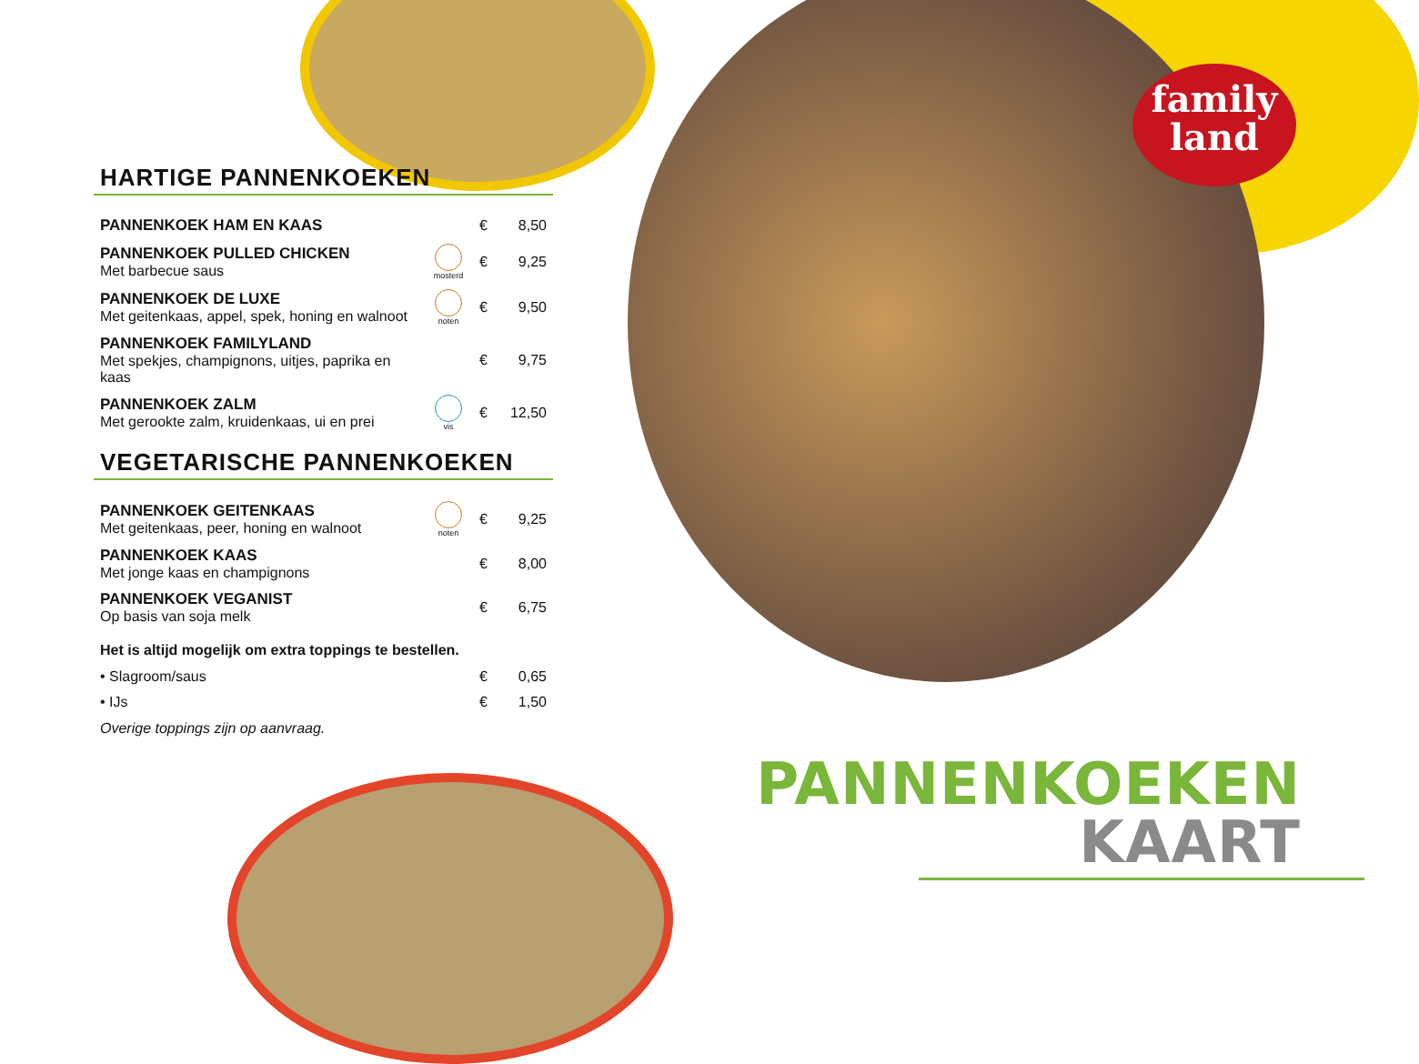family
land
HARTIGE PANNENKOEKEN
| PANNENKOEK HAM EN KAAS | | € | 8,50 |
| PANNENKOEK PULLED CHICKEN Met barbecue saus | mosterd | € | 9,25 |
| PANNENKOEK DE LUXE Met geitenkaas, appel, spek, honing en walnoot | noten | € | 9,50 |
| PANNENKOEK FAMILYLAND Met spekjes, champignons, uitjes, paprika en kaas | | € | 9,75 |
| PANNENKOEK ZALM Met gerookte zalm, kruidenkaas, ui en prei | vis | € | 12,50 |
VEGETARISCHE PANNENKOEKEN
| PANNENKOEK GEITENKAAS Met geitenkaas, peer, honing en walnoot | noten | € | 9,25 |
| PANNENKOEK KAAS Met jonge kaas en champignons | | € | 8,00 |
| PANNENKOEK VEGANIST Op basis van soja melk | | € | 6,75 |
Het is altijd mogelijk om extra toppings te bestellen.
| • Slagroom/saus | € | 0,65 |
| • IJs | € | 1,50 |
Overige toppings zijn op aanvraag.
PANNENKOEKEN
KAART